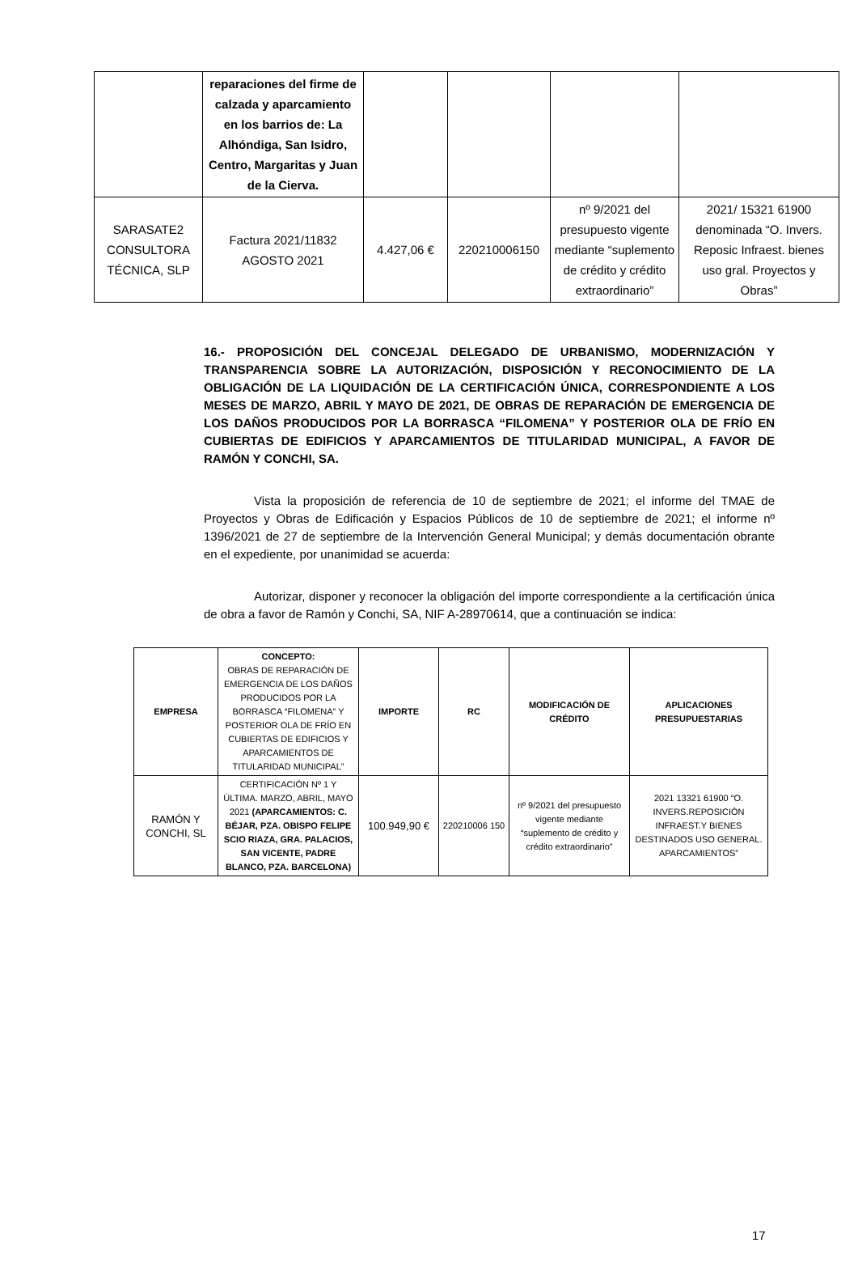| | reparaciones del firme de calzada y aparcamiento en los barrios de: La Alhóndiga, San Isidro, Centro, Margaritas y Juan de la Cierva. | | | | |
| SARASATE2 CONSULTORA TÉCNICA, SLP | Factura 2021/11832 AGOSTO 2021 | 4.427,06 € | 220210006150 | nº 9/2021 del presupuesto vigente mediante “suplemento de crédito y crédito extraordinario” | 2021/ 15321 61900 denominada “O. Invers. Reposic Infraest. bienes uso gral. Proyectos y Obras” |
16.- PROPOSICIÓN DEL CONCEJAL DELEGADO DE URBANISMO, MODERNIZACIÓN Y TRANSPARENCIA SOBRE LA AUTORIZACIÓN, DISPOSICIÓN Y RECONOCIMIENTO DE LA OBLIGACIÓN DE LA LIQUIDACIÓN DE LA CERTIFICACIÓN ÚNICA, CORRESPONDIENTE A LOS MESES DE MARZO, ABRIL Y MAYO DE 2021, DE OBRAS DE REPARACIÓN DE EMERGENCIA DE LOS DAÑOS PRODUCIDOS POR LA BORRASCA “FILOMENA” Y POSTERIOR OLA DE FRÍO EN CUBIERTAS DE EDIFICIOS Y APARCAMIENTOS DE TITULARIDAD MUNICIPAL, A FAVOR DE RAMÓN Y CONCHI, SA.
Vista la proposición de referencia de 10 de septiembre de 2021; el informe del TMAE de Proyectos y Obras de Edificación y Espacios Públicos de 10 de septiembre de 2021; el informe nº 1396/2021 de 27 de septiembre de la Intervención General Municipal; y demás documentación obrante en el expediente, por unanimidad se acuerda:
Autorizar, disponer y reconocer la obligación del importe correspondiente a la certificación única de obra a favor de Ramón y Conchi, SA, NIF A-28970614, que a continuación se indica:
| EMPRESA | CONCEPTO: OBRAS DE REPARACIÓN DE EMERGENCIA DE LOS DAÑOS PRODUCIDOS POR LA BORRASCA “FILOMENA” Y POSTERIOR OLA DE FRÍO EN CUBIERTAS DE EDIFICIOS Y APARCAMIENTOS DE TITULARIDAD MUNICIPAL” | IMPORTE | RC | MODIFICACIÓN DE CRÉDITO | APLICACIONES PRESUPUESTARIAS |
| RAMÓN Y CONCHI, SL | CERTIFICACIÓN Nº 1 Y ÚLTIMA. MARZO, ABRIL, MAYO 2021 (APARCAMIENTOS: C. BÉJAR, PZA. OBISPO FELIPE SCIO RIAZA, GRA. PALACIOS, SAN VICENTE, PADRE BLANCO, PZA. BARCELONA) | 100.949,90 € | 220210006 150 | nº 9/2021 del presupuesto vigente mediante “suplemento de crédito y crédito extraordinario” | 2021 13321 61900 “O. INVERS.REPOSICIÓN INFRAEST.Y BIENES DESTINADOS USO GENERAL. APARCAMIENTOS” |
17